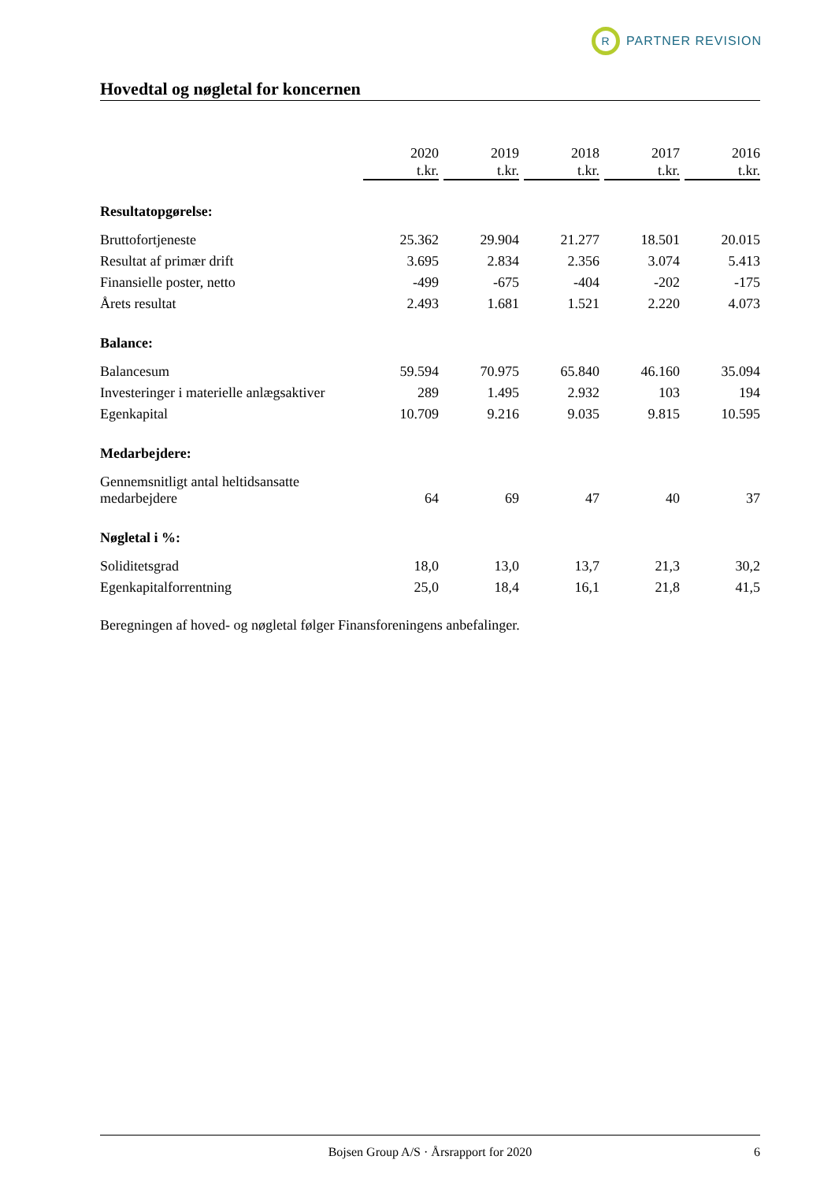R
PARTNER REVISION
Hovedtal og nøgletal for koncernen
| | 2020 t.kr. | 2019 t.kr. | 2018 t.kr. | 2017 t.kr. | 2016 t.kr. |
| --- | --- | --- | --- | --- | --- |
| Resultatopgørelse: | | | | | |
| Bruttofortjeneste | 25.362 | 29.904 | 21.277 | 18.501 | 20.015 |
| Resultat af primær drift | 3.695 | 2.834 | 2.356 | 3.074 | 5.413 |
| Finansielle poster, netto | -499 | -675 | -404 | -202 | -175 |
| Årets resultat | 2.493 | 1.681 | 1.521 | 2.220 | 4.073 |
| Balance: | | | | | |
| Balancesum | 59.594 | 70.975 | 65.840 | 46.160 | 35.094 |
| Investeringer i materielle anlægsaktiver | 289 | 1.495 | 2.932 | 103 | 194 |
| Egenkapital | 10.709 | 9.216 | 9.035 | 9.815 | 10.595 |
| Medarbejdere: | | | | | |
| Gennemsnitligt antal heltidsansatte medarbejdere | 64 | 69 | 47 | 40 | 37 |
| Nøgletal i %: | | | | | |
| Soliditetsgrad | 18,0 | 13,0 | 13,7 | 21,3 | 30,2 |
| Egenkapitalforrentning | 25,0 | 18,4 | 16,1 | 21,8 | 41,5 |
Beregningen af hoved- og nøgletal følger Finansforeningens anbefalinger.
Bojsen Group A/S · Årsrapport for 2020 6